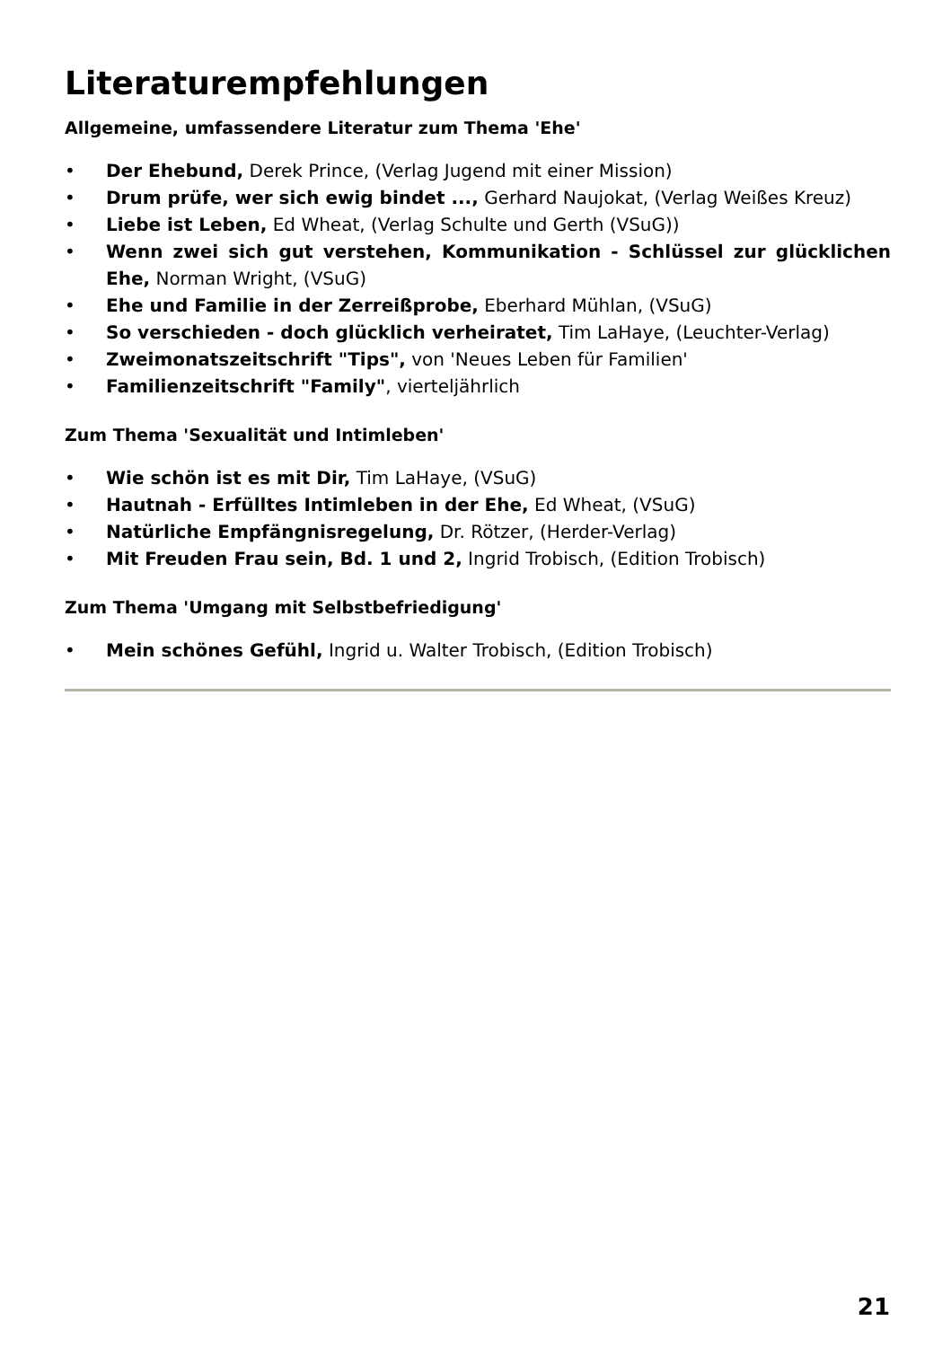Literaturempfehlungen
Allgemeine, umfassendere Literatur zum Thema 'Ehe'
• Der Ehebund, Derek Prince, (Verlag Jugend mit einer Mission)
• Drum prüfe, wer sich ewig bindet ..., Gerhard Naujokat, (Verlag Weißes Kreuz)
• Liebe ist Leben, Ed Wheat, (Verlag Schulte und Gerth (VSuG))
• Wenn zwei sich gut verstehen, Kommunikation - Schlüssel zur glücklichen Ehe, Norman Wright, (VSuG)
• Ehe und Familie in der Zerreißprobe, Eberhard Mühlan, (VSuG)
• So verschieden - doch glücklich verheiratet, Tim LaHaye, (Leuchter-Verlag)
• Zweimonatszeitschrift "Tips", von 'Neues Leben für Familien'
• Familienzeitschrift "Family", vierteljährlich
Zum Thema 'Sexualität und Intimleben'
• Wie schön ist es mit Dir, Tim LaHaye, (VSuG)
• Hautnah - Erfülltes Intimleben in der Ehe, Ed Wheat, (VSuG)
• Natürliche Empfängnisregelung, Dr. Rötzer, (Herder-Verlag)
• Mit Freuden Frau sein, Bd. 1 und 2, Ingrid Trobisch, (Edition Trobisch)
Zum Thema 'Umgang mit Selbstbefriedigung'
• Mein schönes Gefühl, Ingrid u. Walter Trobisch, (Edition Trobisch)
21